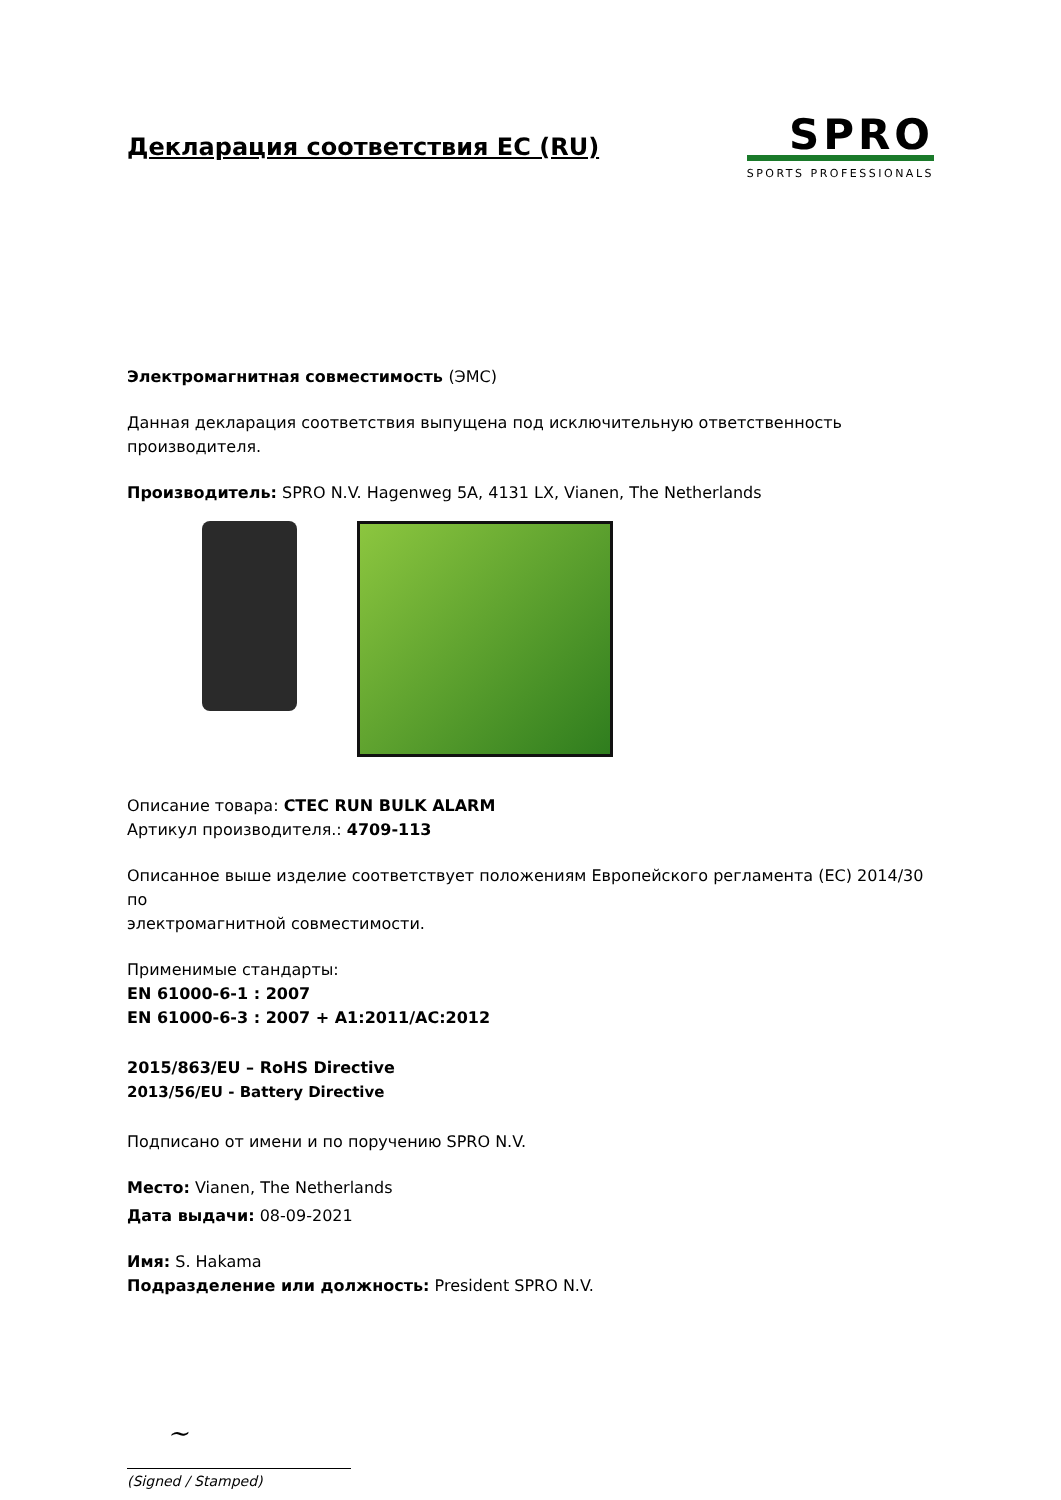Декларация соответствия ЕС (RU)
SPRO
SPORTS PROFESSIONALS
Электромагнитная совместимость (ЭМС)
Данная декларация соответствия выпущена под исключительную ответственность
производителя.
Производитель: SPRO N.V. Hagenweg 5A, 4131 LX, Vianen, The Netherlands
Описание товара: CTEC RUN BULK ALARM
Артикул производителя.: 4709-113
Описанное выше изделие соответствует положениям Европейского регламента (ЕС) 2014/30 по
электромагнитной совместимости.
Применимые стандарты:
EN 61000-6-1 : 2007
EN 61000-6-3 : 2007 + A1:2011/AC:2012
2015/863/EU – RoHS Directive
2013/56/EU - Battery Directive
Подписано от имени и по поручению SPRO N.V.
Место: Vianen, The Netherlands
Дата выдачи: 08-09-2021
Имя: S. Hakama
Подразделение или должность: President SPRO N.V.
~
(Signed / Stamped)